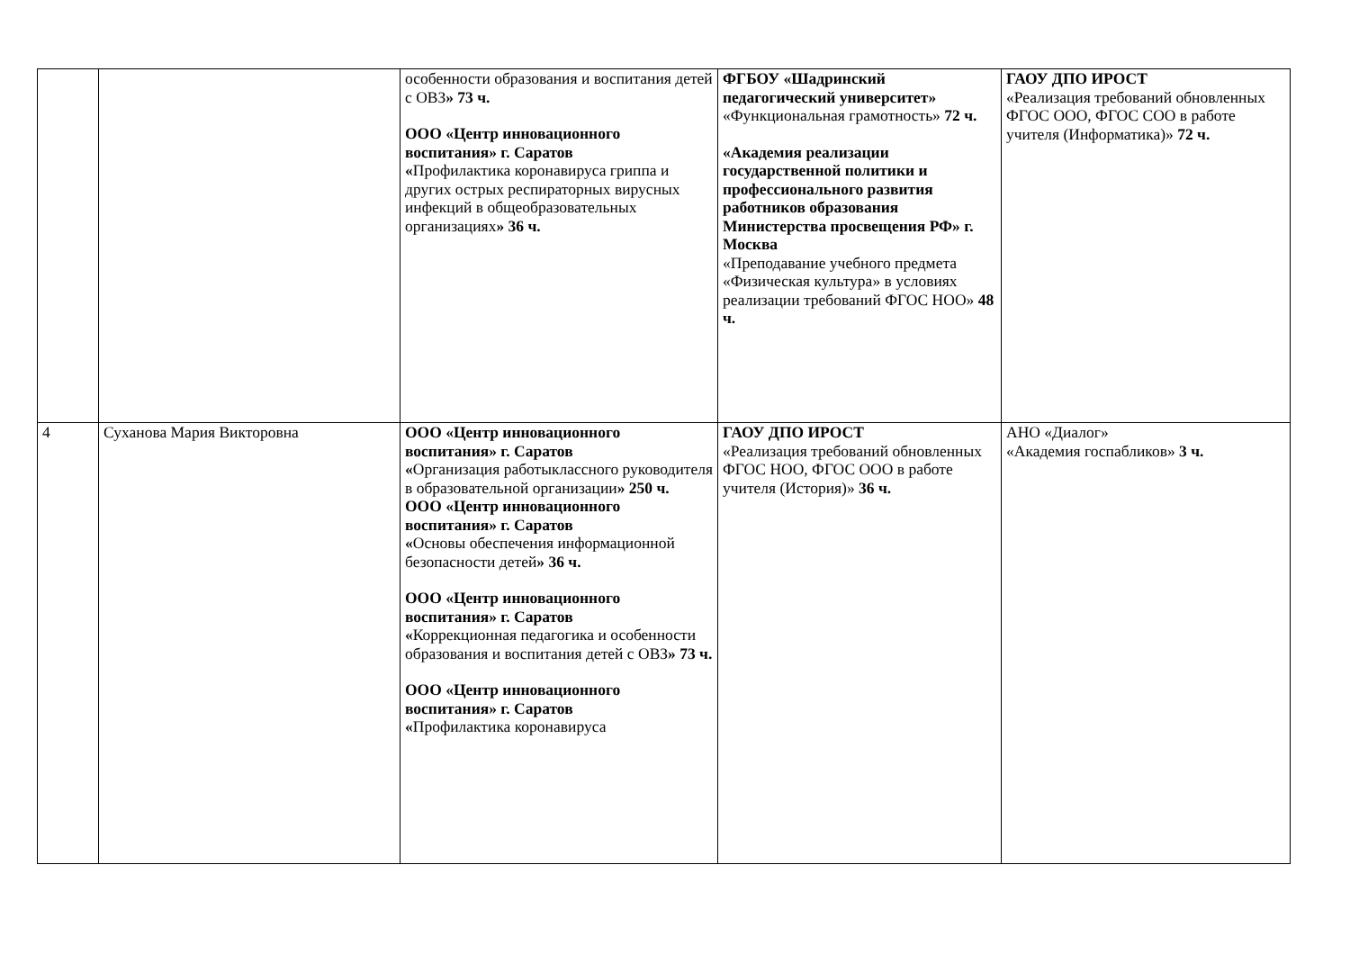| | | особенности образования и воспитания детей с ОВЗ » 73 ч. ООО «Центр инновационного воспитания» г. Саратов « Профилактика коронавируса гриппа и других острых респираторных вирусных инфекций в общеобразовательных организациях » 36 ч. | ФГБОУ «Шадринский педагогический университет» «Функциональная грамотность» 72 ч. «Академия реализации государственной политики и профессионального развития работников образования Министерства просвещения РФ» г. Москва «Преподавание учебного предмета «Физическая культура» в условиях реализации требований ФГОС НОО» 48 ч. | ГАОУ ДПО ИРОСТ «Реализация требований обновленных ФГОС ООО, ФГОС СОО в работе учителя (Информатика)» 72 ч. |
| 4 | Суханова Мария Викторовна | ООО «Центр инновационного воспитания» г. Саратов « Организация работыклассного руководителя в образовательной организации » 250 ч. ООО «Центр инновационного воспитания» г. Саратов « Основы обеспечения информационной безопасности детей » 36 ч. ООО «Центр инновационного воспитания» г. Саратов « Коррекционная педагогика и особенности образования и воспитания детей с ОВЗ » 73 ч. ООО «Центр инновационного воспитания» г. Саратов « Профилактика коронавируса | ГАОУ ДПО ИРОСТ «Реализация требований обновленных ФГОС НОО, ФГОС ООО в работе учителя (История)» 36 ч. | АНО «Диалог» «Академия госпабликов» 3 ч. |